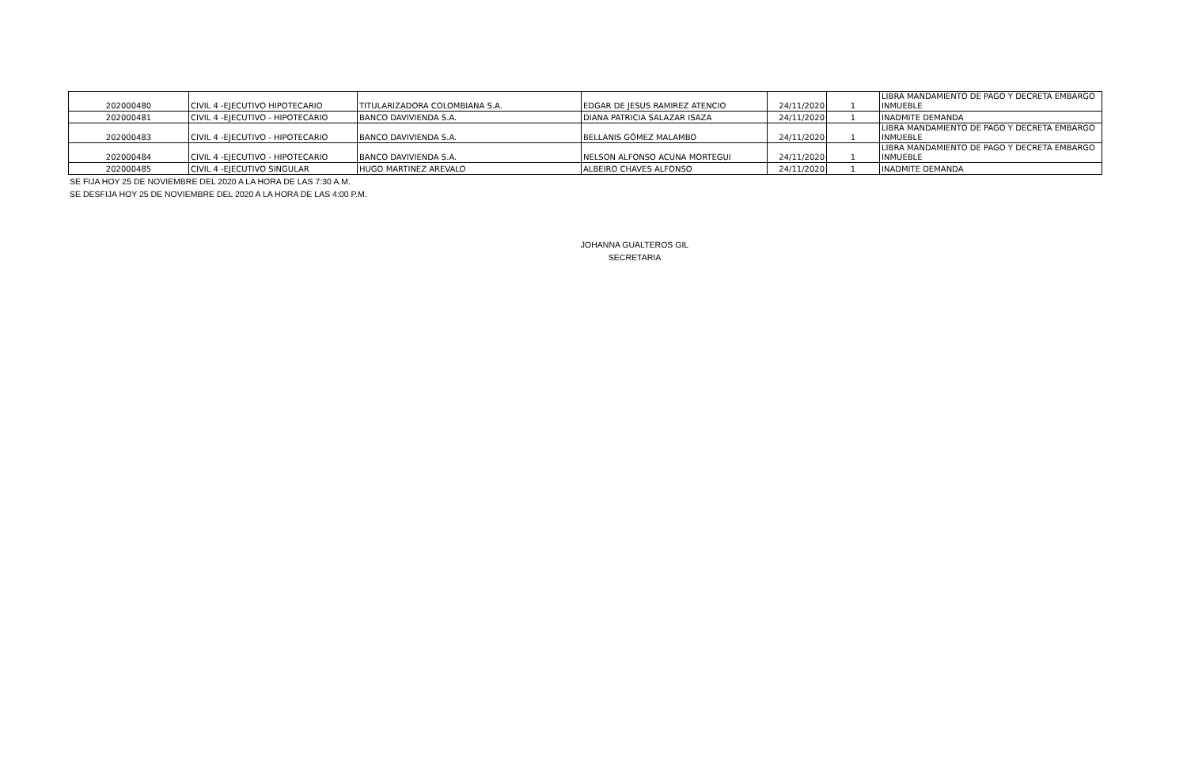| 202000480 | CIVIL 4 -EJECUTIVO HIPOTECARIO | TITULARIZADORA COLOMBIANA S.A. | EDGAR DE JESUS RAMIREZ ATENCIO | 24/11/2020 | 1 | LIBRA MANDAMIENTO DE PAGO Y DECRETA EMBARGO INMUEBLE |
| 202000481 | CIVIL 4 -EJECUTIVO - HIPOTECARIO | BANCO DAVIVIENDA S.A. | DIANA PATRICIA SALAZAR ISAZA | 24/11/2020 | 1 | INADMITE DEMANDA |
| 202000483 | CIVIL 4 -EJECUTIVO - HIPOTECARIO | BANCO DAVIVIENDA S.A. | BELLANIS GÓMEZ MALAMBO | 24/11/2020 | 1 | LIBRA MANDAMIENTO DE PAGO Y DECRETA EMBARGO INMUEBLE |
| 202000484 | CIVIL 4 -EJECUTIVO - HIPOTECARIO | BANCO DAVIVIENDA S.A. | NELSON ALFONSO ACUNA MORTEGUI | 24/11/2020 | 1 | LIBRA MANDAMIENTO DE PAGO Y DECRETA EMBARGO INMUEBLE |
| 202000485 | CIVIL 4 -EJECUTIVO SINGULAR | HUGO MARTINEZ AREVALO | ALBEIRO CHAVES ALFONSO | 24/11/2020 | 1 | INADMITE DEMANDA |
SE FIJA HOY 25 DE NOVIEMBRE DEL 2020 A LA HORA DE LAS 7:30 A.M.
SE DESFIJA HOY 25 DE NOVIEMBRE DEL 2020 A LA HORA DE LAS 4:00 P.M.
JOHANNA GUALTEROS GIL
SECRETARIA